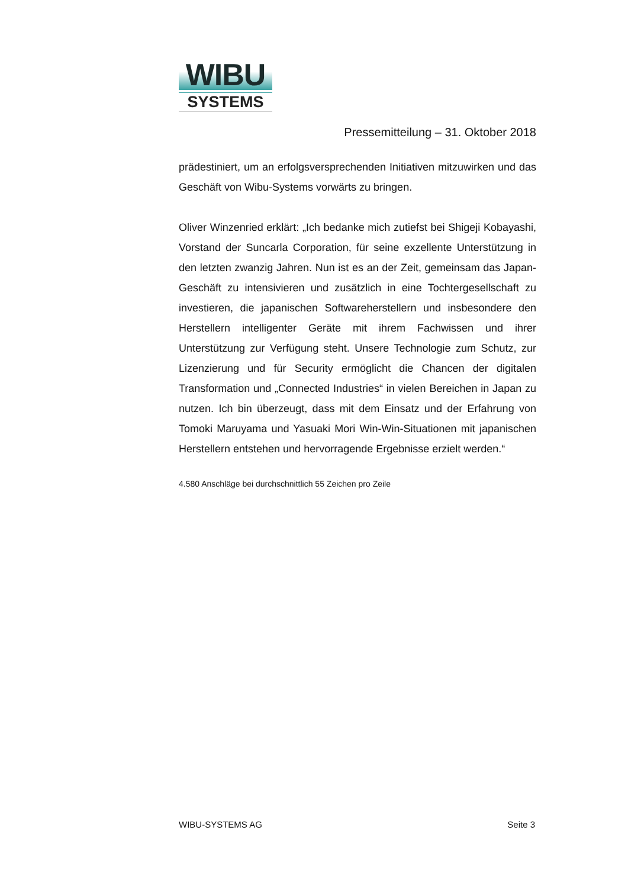WIBU
SYSTEMS
Pressemitteilung – 31. Oktober 2018
prädestiniert, um an erfolgsversprechenden Initiativen mitzuwirken und das Geschäft von Wibu-Systems vorwärts zu bringen.
Oliver Winzenried erklärt: „Ich bedanke mich zutiefst bei Shigeji Kobayashi, Vorstand der Suncarla Corporation, für seine exzellente Unterstützung in den letzten zwanzig Jahren. Nun ist es an der Zeit, gemeinsam das Japan-Geschäft zu intensivieren und zusätzlich in eine Tochtergesellschaft zu investieren, die japanischen Softwareherstellern und insbesondere den Herstellern intelligenter Geräte mit ihrem Fachwissen und ihrer Unterstützung zur Verfügung steht. Unsere Technologie zum Schutz, zur Lizenzierung und für Security ermöglicht die Chancen der digitalen Transformation und „Connected Industries“ in vielen Bereichen in Japan zu nutzen. Ich bin überzeugt, dass mit dem Einsatz und der Erfahrung von Tomoki Maruyama und Yasuaki Mori Win-Win-Situationen mit japanischen Herstellern entstehen und hervorragende Ergebnisse erzielt werden.“
4.580 Anschläge bei durchschnittlich 55 Zeichen pro Zeile
WIBU-SYSTEMS AG Seite 3